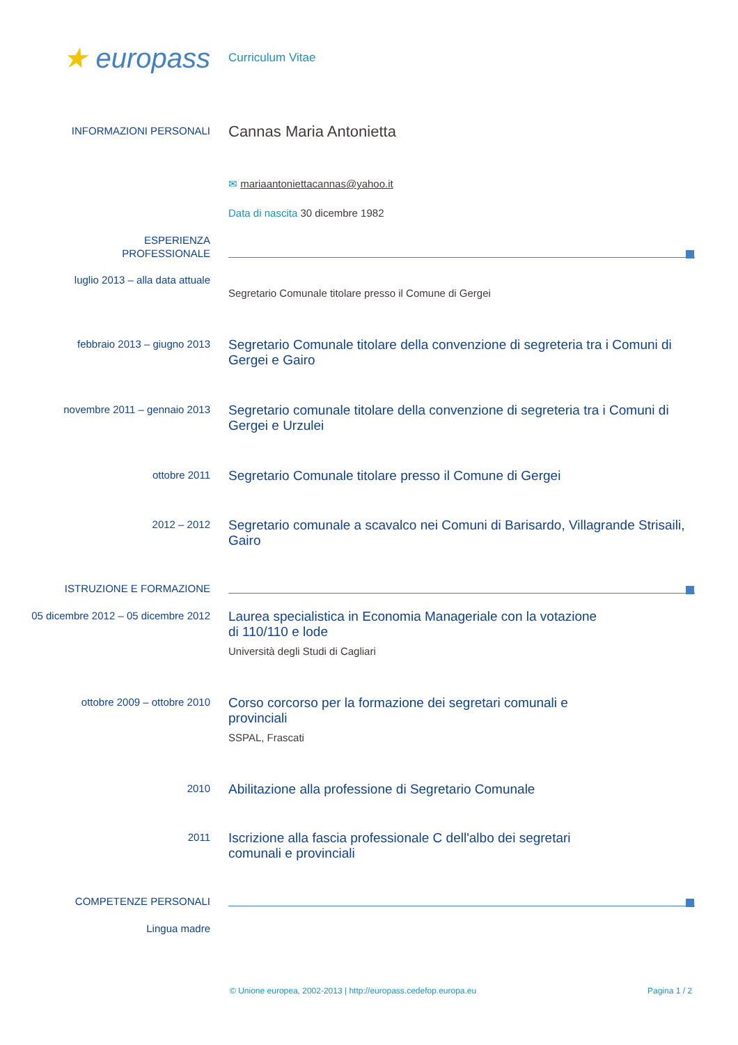★ europass
Curriculum Vitae
INFORMAZIONI PERSONALI
Cannas Maria Antonietta
✉ mariaantoniettacannas@yahoo.it
Data di nascita 30 dicembre 1982
ESPERIENZA
PROFESSIONALE
luglio 2013 – alla data attuale
Segretario Comunale titolare presso il Comune di Gergei
febbraio 2013 – giugno 2013
Segretario Comunale titolare della convenzione di segreteria tra i Comuni di Gergei e Gairo
novembre 2011 – gennaio 2013
Segretario comunale titolare della convenzione di segreteria tra i Comuni di Gergei e Urzulei
ottobre 2011
Segretario Comunale titolare presso il Comune di Gergei
2012 – 2012
Segretario comunale a scavalco nei Comuni di Barisardo, Villagrande Strisaili, Gairo
ISTRUZIONE E FORMAZIONE
05 dicembre 2012 – 05 dicembre 2012
Laurea specialistica in Economia Manageriale con la votazione di 110/110 e lode
Università degli Studi di Cagliari
ottobre 2009 – ottobre 2010
Corso corcorso per la formazione dei segretari comunali e provinciali
SSPAL, Frascati
2010
Abilitazione alla professione di Segretario Comunale
2011
Iscrizione alla fascia professionale C dell'albo dei segretari comunali e provinciali
COMPETENZE PERSONALI
Lingua madre
© Unione europea, 2002-2013 | http://europass.cedefop.europa.eu Pagina 1 / 2